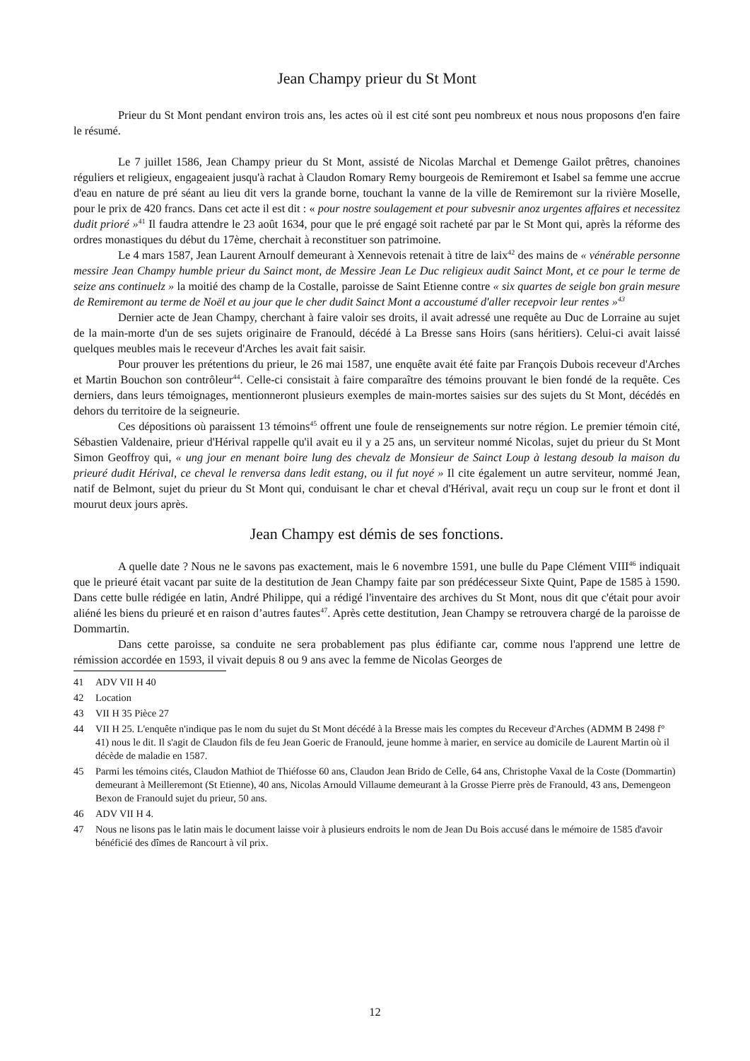Jean Champy prieur du St Mont
Prieur du St Mont pendant environ trois ans, les actes où il est cité sont peu nombreux et nous nous proposons d'en faire le résumé.
Le 7 juillet 1586, Jean Champy prieur du St Mont, assisté de Nicolas Marchal et Demenge Gailot prêtres, chanoines réguliers et religieux, engageaient jusqu'à rachat à Claudon Romary Remy bourgeois de Remiremont et Isabel sa femme une accrue d'eau en nature de pré séant au lieu dit vers la grande borne, touchant la vanne de la ville de Remiremont sur la rivière Moselle, pour le prix de 420 francs. Dans cet acte il est dit : « pour nostre soulagement et pour subvesnir anoz urgentes affaires et necessitez dudit prioré »<sup>41</sup> Il faudra attendre le 23 août 1634, pour que le pré engagé soit racheté par par le St Mont qui, après la réforme des ordres monastiques du début du 17ème, cherchait à reconstituer son patrimoine.
Le 4 mars 1587, Jean Laurent Arnoulf demeurant à Xennevois retenait à titre de laix<sup>42</sup> des mains de « vénérable personne messire Jean Champy humble prieur du Sainct mont, de Messire Jean Le Duc religieux audit Sainct Mont, et ce pour le terme de seize ans continuelz » la moitié des champ de la Costalle, paroisse de Saint Etienne contre « six quartes de seigle bon grain mesure de Remiremont au terme de Noël et au jour que le cher dudit Sainct Mont a accoustumé d'aller recepvoir leur rentes »<sup>43</sup>
Dernier acte de Jean Champy, cherchant à faire valoir ses droits, il avait adressé une requête au Duc de Lorraine au sujet de la main-morte d'un de ses sujets originaire de Franould, décédé à La Bresse sans Hoirs (sans héritiers). Celui-ci avait laissé quelques meubles mais le receveur d'Arches les avait fait saisir.
Pour prouver les prétentions du prieur, le 26 mai 1587, une enquête avait été faite par François Dubois receveur d'Arches et Martin Bouchon son contrôleur<sup>44</sup>. Celle-ci consistait à faire comparaître des témoins prouvant le bien fondé de la requête. Ces derniers, dans leurs témoignages, mentionneront plusieurs exemples de main-mortes saisies sur des sujets du St Mont, décédés en dehors du territoire de la seigneurie.
Ces dépositions où paraissent 13 témoins<sup>45</sup> offrent une foule de renseignements sur notre région. Le premier témoin cité, Sébastien Valdenaire, prieur d'Hérival rappelle qu'il avait eu il y a 25 ans, un serviteur nommé Nicolas, sujet du prieur du St Mont Simon Geoffroy qui, « ung jour en menant boire lung des chevalz de Monsieur de Sainct Loup à lestang desoub la maison du prieuré dudit Hérival, ce cheval le renversa dans ledit estang, ou il fut noyé » Il cite également un autre serviteur, nommé Jean, natif de Belmont, sujet du prieur du St Mont qui, conduisant le char et cheval d'Hérival, avait reçu un coup sur le front et dont il mourut deux jours après.
Jean Champy est démis de ses fonctions.
A quelle date ? Nous ne le savons pas exactement, mais le 6 novembre 1591, une bulle du Pape Clément VIII<sup>46</sup> indiquait que le prieuré était vacant par suite de la destitution de Jean Champy faite par son prédécesseur Sixte Quint, Pape de 1585 à 1590. Dans cette bulle rédigée en latin, André Philippe, qui a rédigé l'inventaire des archives du St Mont, nous dit que c'était pour avoir aliéné les biens du prieuré et en raison d’autres fautes<sup>47</sup>. Après cette destitution, Jean Champy se retrouvera chargé de la paroisse de Dommartin.
Dans cette paroisse, sa conduite ne sera probablement pas plus édifiante car, comme nous l'apprend une lettre de rémission accordée en 1593, il vivait depuis 8 ou 9 ans avec la femme de Nicolas Georges de
41 ADV VII H 40
42 Location
43 VII H 35 Pièce 27
44 VII H 25. L'enquête n'indique pas le nom du sujet du St Mont décédé à la Bresse mais les comptes du Receveur d'Arches (ADMM B 2498 f° 41) nous le dit. Il s'agit de Claudon fils de feu Jean Goeric de Franould, jeune homme à marier, en service au domicile de Laurent Martin où il décède de maladie en 1587.
45 Parmi les témoins cités, Claudon Mathiot de Thiéfosse 60 ans, Claudon Jean Brido de Celle, 64 ans, Christophe Vaxal de la Coste (Dommartin) demeurant à Meilleremont (St Etienne), 40 ans, Nicolas Arnould Villaume demeurant à la Grosse Pierre près de Franould, 43 ans, Demengeon Bexon de Franould sujet du prieur, 50 ans.
46 ADV VII H 4.
47 Nous ne lisons pas le latin mais le document laisse voir à plusieurs endroits le nom de Jean Du Bois accusé dans le mémoire de 1585 d'avoir bénéficié des dîmes de Rancourt à vil prix.
12